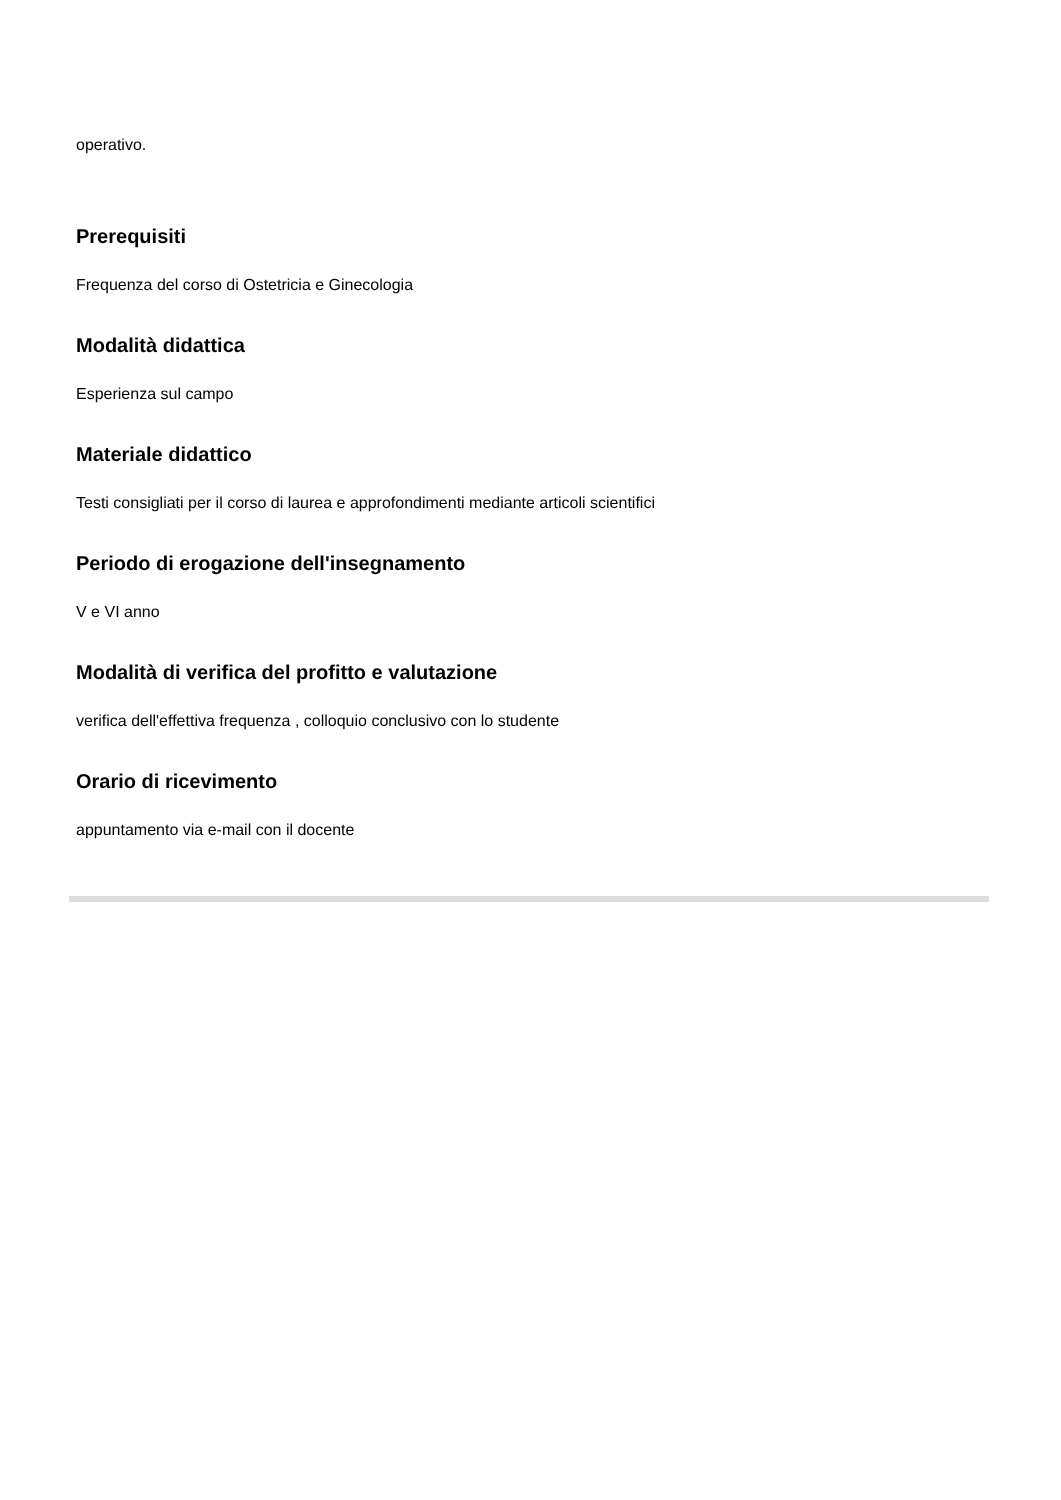operativo.
Prerequisiti
Frequenza del corso di Ostetricia e Ginecologia
Modalità didattica
Esperienza sul campo
Materiale didattico
Testi consigliati per il corso di laurea e approfondimenti mediante articoli scientifici
Periodo di erogazione dell'insegnamento
V e VI anno
Modalità di verifica del profitto e valutazione
verifica dell'effettiva frequenza , colloquio conclusivo con lo studente
Orario di ricevimento
appuntamento via e-mail con il docente